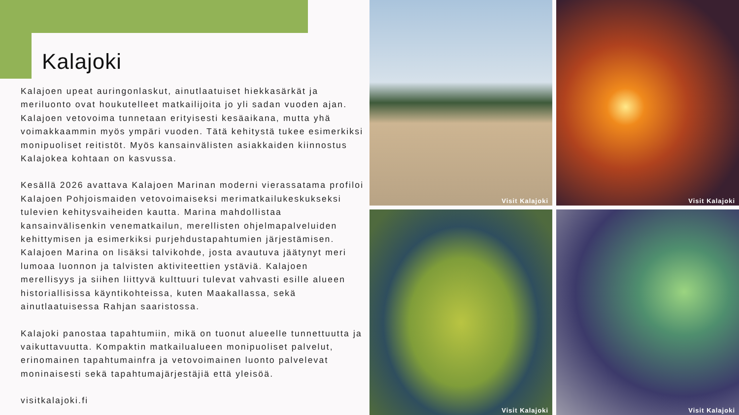Kalajoki
Kalajoen upeat auringonlaskut, ainutlaatuiset hiekkasärkät ja meriluonto ovat houkutelleet matkailijoita jo yli sadan vuoden ajan. Kalajoen vetovoima tunnetaan erityisesti kesäaikana, mutta yhä voimakkaammin myös ympäri vuoden. Tätä kehitystä tukee esimerkiksi monipuoliset reitistöt. Myös kansainvälisten asiakkaiden kiinnostus Kalajokea kohtaan on kasvussa.
Kesällä 2026 avattava Kalajoen Marinan moderni vierassatama profiloi Kalajoen Pohjoismaiden vetovoimaiseksi merimatkailukeskukseksi tulevien kehitysvaiheiden kautta. Marina mahdollistaa kansainvälisenkin venematkailun, merellisten ohjelmapalveluiden kehittymisen ja esimerkiksi purjehdustapahtumien järjestämisen. Kalajoen Marina on lisäksi talvikohde, josta avautuva jäätynyt meri lumoaa luonnon ja talvisten aktiviteettien ystäviä. Kalajoen merellisyys ja siihen liittyvä kulttuuri tulevat vahvasti esille alueen historiallisissa käyntikohteissa, kuten Maakallassa, sekä ainutlaatuisessa Rahjan saaristossa.
Kalajoki panostaa tapahtumiin, mikä on tuonut alueelle tunnettuutta ja vaikuttavuutta. Kompaktin matkailualueen monipuoliset palvelut, erinomainen tapahtumainfra ja vetovoimainen luonto palvelevat moninaisesti sekä tapahtumajärjestäjiä että yleisöä.
visitkalajoki.fi
Visit Kalajoki
Visit Kalajoki
Visit Kalajoki
Visit Kalajoki